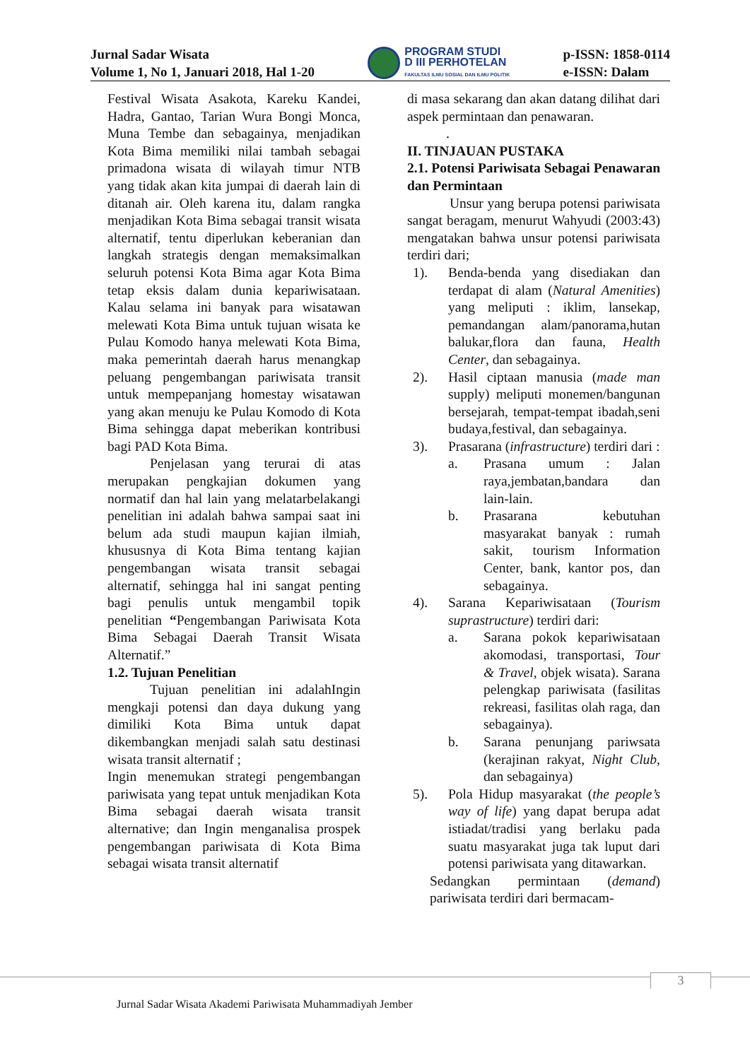Jurnal Sadar Wisata
Volume 1, No 1, Januari 2018, Hal 1-20
PROGRAM STUDI
D III PERHOTELAN
FAKULTAS ILMU SOSIAL DAN ILMU POLITIK
p-ISSN: 1858-0114
e-ISSN: Dalam
Festival Wisata Asakota, Kareku Kandei, Hadra, Gantao, Tarian Wura Bongi Monca, Muna Tembe dan sebagainya, menjadikan Kota Bima memiliki nilai tambah sebagai primadona wisata di wilayah timur NTB yang tidak akan kita jumpai di daerah lain di ditanah air. Oleh karena itu, dalam rangka menjadikan Kota Bima sebagai transit wisata alternatif, tentu diperlukan keberanian dan langkah strategis dengan memaksimalkan seluruh potensi Kota Bima agar Kota Bima tetap eksis dalam dunia kepariwisataan. Kalau selama ini banyak para wisatawan melewati Kota Bima untuk tujuan wisata ke Pulau Komodo hanya melewati Kota Bima, maka pemerintah daerah harus menangkap peluang pengembangan pariwisata transit untuk mempepanjang homestay wisatawan yang akan menuju ke Pulau Komodo di Kota Bima sehingga dapat meberikan kontribusi bagi PAD Kota Bima.
Penjelasan yang terurai di atas merupakan pengkajian dokumen yang normatif dan hal lain yang melatarbelakangi penelitian ini adalah bahwa sampai saat ini belum ada studi maupun kajian ilmiah, khususnya di Kota Bima tentang kajian pengembangan wisata transit sebagai alternatif, sehingga hal ini sangat penting bagi penulis untuk mengambil topik penelitian “Pengembangan Pariwisata Kota Bima Sebagai Daerah Transit Wisata Alternatif.”
1.2. Tujuan Penelitian
Tujuan penelitian ini adalahIngin mengkaji potensi dan daya dukung yang dimiliki Kota Bima untuk dapat dikembangkan menjadi salah satu destinasi wisata transit alternatif ;
Ingin menemukan strategi pengembangan pariwisata yang tepat untuk menjadikan Kota Bima sebagai daerah wisata transit alternative; dan Ingin menganalisa prospek pengembangan pariwisata di Kota Bima sebagai wisata transit alternatif
di masa sekarang dan akan datang dilihat dari aspek permintaan dan penawaran.
.
II. TINJAUAN PUSTAKA
2.1. Potensi Pariwisata Sebagai Penawaran dan Permintaan
Unsur yang berupa potensi pariwisata sangat beragam, menurut Wahyudi (2003:43) mengatakan bahwa unsur potensi pariwisata terdiri dari;
1). Benda-benda yang disediakan dan terdapat di alam (Natural Amenities) yang meliputi : iklim, lansekap, pemandangan alam/panorama,hutan balukar,flora dan fauna, Health Center, dan sebagainya.
2). Hasil ciptaan manusia (made man supply) meliputi monemen/bangunan bersejarah, tempat-tempat ibadah,seni budaya,festival, dan sebagainya.
3). Prasarana (infrastructure) terdiri dari :
a. Prasana umum : Jalan raya,jembatan,bandara dan lain-lain.
b. Prasarana kebutuhan masyarakat banyak : rumah sakit, tourism Information Center, bank, kantor pos, dan sebagainya.
4). Sarana Kepariwisataan (Tourism suprastructure) terdiri dari:
a. Sarana pokok kepariwisataan akomodasi, transportasi, Tour & Travel, objek wisata). Sarana pelengkap pariwisata (fasilitas rekreasi, fasilitas olah raga, dan sebagainya).
b. Sarana penunjang pariwsata (kerajinan rakyat, Night Club, dan sebagainya)
5). Pola Hidup masyarakat (the people’s way of life) yang dapat berupa adat istiadat/tradisi yang berlaku pada suatu masyarakat juga tak luput dari potensi pariwisata yang ditawarkan.
Sedangkan permintaan (demand) pariwisata terdiri dari bermacam-
3
Jurnal Sadar Wisata Akademi Pariwisata Muhammadiyah Jember